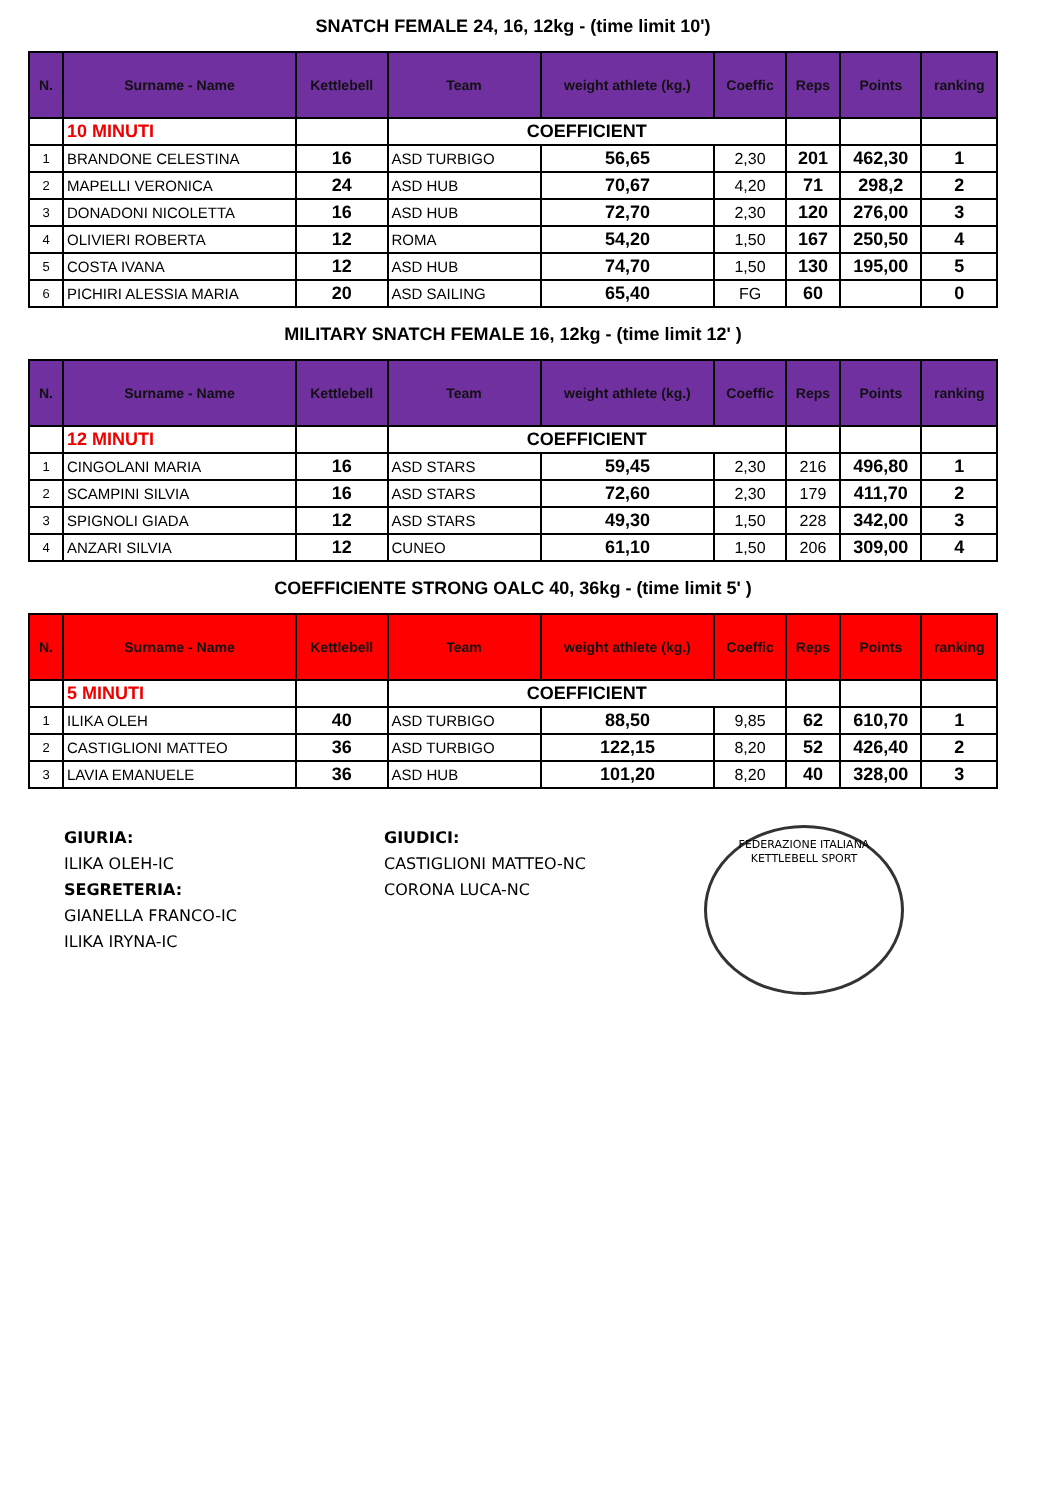SNATCH FEMALE 24, 16, 12kg - (time limit 10')
| N. | Surname - Name | Kettlebell | Team | weight athlete (kg.) | Coeffic | Reps | Points | ranking |
| --- | --- | --- | --- | --- | --- | --- | --- | --- |
| | 10 MINUTI | | COEFFICIENT | | | | | |
| 1 | BRANDONE CELESTINA | 16 | ASD TURBIGO | 56,65 | 2,30 | 201 | 462,30 | 1 |
| 2 | MAPELLI VERONICA | 24 | ASD HUB | 70,67 | 4,20 | 71 | 298,2 | 2 |
| 3 | DONADONI NICOLETTA | 16 | ASD HUB | 72,70 | 2,30 | 120 | 276,00 | 3 |
| 4 | OLIVIERI ROBERTA | 12 | ROMA | 54,20 | 1,50 | 167 | 250,50 | 4 |
| 5 | COSTA IVANA | 12 | ASD HUB | 74,70 | 1,50 | 130 | 195,00 | 5 |
| 6 | PICHIRI ALESSIA MARIA | 20 | ASD SAILING | 65,40 | FG | 60 | | 0 |
MILITARY SNATCH FEMALE 16, 12kg - (time limit 12' )
| N. | Surname - Name | Kettlebell | Team | weight athlete (kg.) | Coeffic | Reps | Points | ranking |
| --- | --- | --- | --- | --- | --- | --- | --- | --- |
| | 12 MINUTI | | COEFFICIENT | | | | | |
| 1 | CINGOLANI MARIA | 16 | ASD STARS | 59,45 | 2,30 | 216 | 496,80 | 1 |
| 2 | SCAMPINI SILVIA | 16 | ASD STARS | 72,60 | 2,30 | 179 | 411,70 | 2 |
| 3 | SPIGNOLI GIADA | 12 | ASD STARS | 49,30 | 1,50 | 228 | 342,00 | 3 |
| 4 | ANZARI SILVIA | 12 | CUNEO | 61,10 | 1,50 | 206 | 309,00 | 4 |
COEFFICIENTE STRONG OALC 40, 36kg - (time limit 5' )
| N. | Surname - Name | Kettlebell | Team | weight athlete (kg.) | Coeffic | Reps | Points | ranking |
| --- | --- | --- | --- | --- | --- | --- | --- | --- |
| | 5 MINUTI | | COEFFICIENT | | | | | |
| 1 | ILIKA OLEH | 40 | ASD TURBIGO | 88,50 | 9,85 | 62 | 610,70 | 1 |
| 2 | CASTIGLIONI MATTEO | 36 | ASD TURBIGO | 122,15 | 8,20 | 52 | 426,40 | 2 |
| 3 | LAVIA EMANUELE | 36 | ASD HUB | 101,20 | 8,20 | 40 | 328,00 | 3 |
GIURIA:
ILIKA OLEH-IC
SEGRETERIA:
GIANELLA FRANCO-IC
ILIKA IRYNA-IC
GIUDICI:
CASTIGLIONI MATTEO-NC
CORONA LUCA-NC
FEDERAZIONE ITALIANA KETTLEBELL SPORT